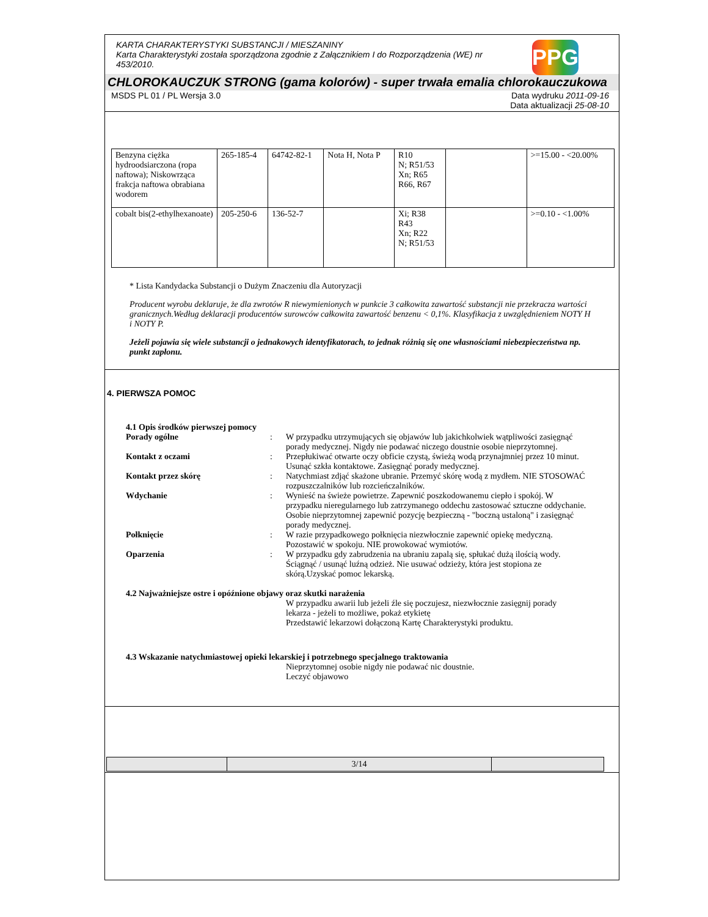PPG
KARTA CHARAKTERYSTYKI SUBSTANCJI / MIESZANINY
Karta Charakterystyki została sporządzona zgodnie z Załącznikiem I do Rozporządzenia (WE) nr 453/2010.
CHLOROKAUCZUK STRONG (gama kolorów) - super trwała emalia chlorokauczukowa
MSDS PL 01 / PL Wersja 3.0 Data wydruku 2011-09-16
Data aktualizacji 25-08-10
| Benzyna ciężka hydroodsiarczona (ropa naftowa); Niskowrząca frakcja naftowa obrabiana wodorem | 265-185-4 | 64742-82-1 | Nota H, Nota P | R10 N; R51/53 Xn; R65 R66, R67 | | >=15.00 - <20.00% |
| cobalt bis(2-ethylhexanoate) | 205-250-6 | 136-52-7 | | Xi; R38 R43 Xn; R22 N; R51/53 | | >=0.10 - <1.00% |
* Lista Kandydacka Substancji o Dużym Znaczeniu dla Autoryzacji
Producent wyrobu deklaruje, że dla zwrotów R niewymienionych w punkcie 3 całkowita zawartość substancji nie przekracza wartości granicznych.Według deklaracji producentów surowców całkowita zawartość benzenu < 0,1%. Klasyfikacja z uwzględnieniem NOTY H i NOTY P.
Jeżeli pojawia się wiele substancji o jednakowych identyfikatorach, to jednak różnią się one własnościami niebezpieczeństwa np. punkt zapłonu.
4. PIERWSZA POMOC
4.1 Opis środków pierwszej pomocy
| Porady ogólne | : | W przypadku utrzymujących się objawów lub jakichkolwiek wątpliwości zasięgnąć porady medycznej. Nigdy nie podawać niczego doustnie osobie nieprzytomnej. |
| Kontakt z oczami | : | Przepłukiwać otwarte oczy obficie czystą, świeżą wodą przynajmniej przez 10 minut. Usunąć szkła kontaktowe. Zasięgnąć porady medycznej. |
| Kontakt przez skórę | : | Natychmiast zdjąć skażone ubranie. Przemyć skórę wodą z mydłem. NIE STOSOWAĆ rozpuszczalników lub rozcieńczalników. |
| Wdychanie | : | Wynieść na świeże powietrze. Zapewnić poszkodowanemu ciepło i spokój. W przypadku nieregularnego lub zatrzymanego oddechu zastosować sztuczne oddychanie. Osobie nieprzytomnej zapewnić pozycję bezpieczną - "boczną ustaloną" i zasięgnąć porady medycznej. |
| Połknięcie | : | W razie przypadkowego połknięcia niezwłocznie zapewnić opiekę medyczną. Pozostawić w spokoju. NIE prowokować wymiotów. |
| Oparzenia | : | W przypadku gdy zabrudzenia na ubraniu zapalą się, spłukać dużą ilością wody. Ściągnąć / usunąć luźną odzież. Nie usuwać odzieży, która jest stopiona ze skórą.Uzyskać pomoc lekarską. |
4.2 Najważniejsze ostre i opóźnione objawy oraz skutki narażenia
W przypadku awarii lub jeżeli źle się poczujesz, niezwłocznie zasięgnij porady lekarza - jeżeli to możliwe, pokaż etykietę
Przedstawić lekarzowi dołączoną Kartę Charakterystyki produktu.
4.3 Wskazanie natychmiastowej opieki lekarskiej i potrzebnego specjalnego traktowania
Nieprzytomnej osobie nigdy nie podawać nic doustnie.
Leczyć objawowo
| | 3/14 | |